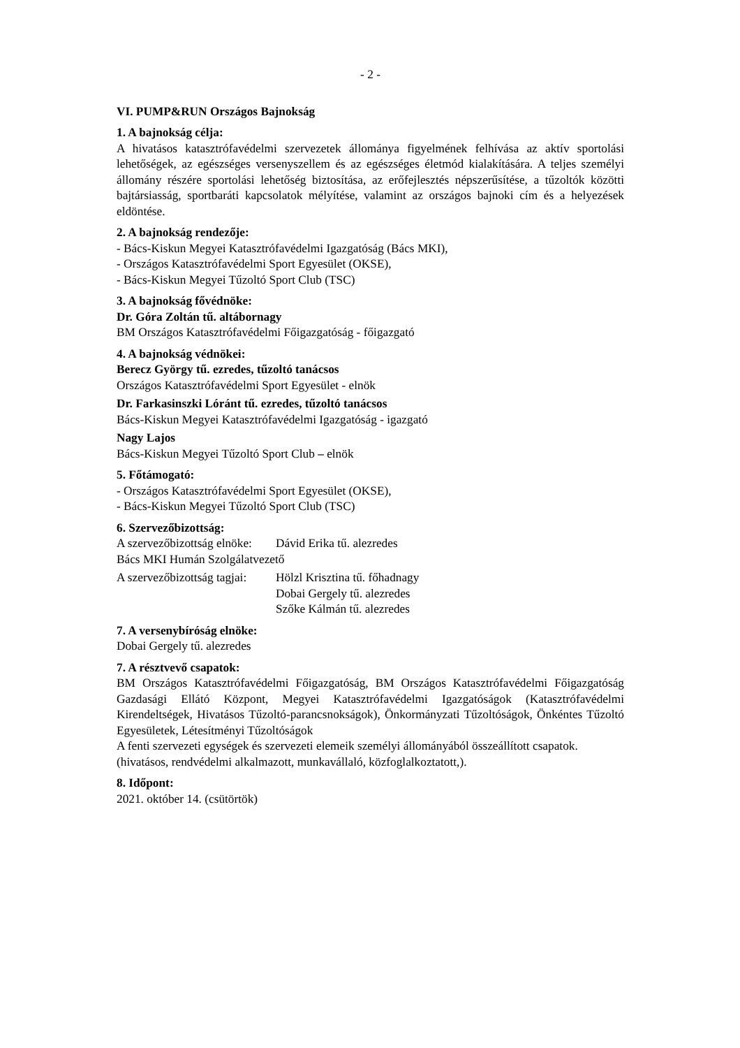- 2 -
VI. PUMP&RUN Országos Bajnokság
1. A bajnokság célja:
A hivatásos katasztrófavédelmi szervezetek állománya figyelmének felhívása az aktív sportolási lehetőségek, az egészséges versenyszellem és az egészséges életmód kialakítására. A teljes személyi állomány részére sportolási lehetőség biztosítása, az erőfejlesztés népszerűsítése, a tűzoltók közötti bajtársiasság, sportbaráti kapcsolatok mélyítése, valamint az országos bajnoki cím és a helyezések eldöntése.
2. A bajnokság rendezője:
- Bács-Kiskun Megyei Katasztrófavédelmi Igazgatóság (Bács MKI),
- Országos Katasztrófavédelmi Sport Egyesület (OKSE),
- Bács-Kiskun Megyei Tűzoltó Sport Club (TSC)
3. A bajnokság fővédnöke:
Dr. Góra Zoltán tű. altábornagy
BM Országos Katasztrófavédelmi Főigazgatóság - főigazgató
4. A bajnokság védnökei:
Berecz György tű. ezredes, tűzoltó tanácsos
Országos Katasztrófavédelmi Sport Egyesület - elnök
Dr. Farkasinszki Lóránt tű. ezredes, tűzoltó tanácsos
Bács-Kiskun Megyei Katasztrófavédelmi Igazgatóság - igazgató
Nagy Lajos
Bács-Kiskun Megyei Tűzoltó Sport Club – elnök
5. Főtámogató:
- Országos Katasztrófavédelmi Sport Egyesület (OKSE),
- Bács-Kiskun Megyei Tűzoltó Sport Club (TSC)
6. Szervezőbizottság:
A szervezőbizottság elnöke: Dávid Erika tű. alezredes
Bács MKI Humán Szolgálatvezető
A szervezőbizottság tagjai: Hölzl Krisztina tű. főhadnagy
Dobai Gergely tű. alezredes
Szőke Kálmán tű. alezredes
7. A versenybíróság elnöke:
Dobai Gergely tű. alezredes
7. A résztvevő csapatok:
BM Országos Katasztrófavédelmi Főigazgatóság, BM Országos Katasztrófavédelmi Főigazgatóság Gazdasági Ellátó Központ, Megyei Katasztrófavédelmi Igazgatóságok (Katasztrófavédelmi Kirendeltségek, Hivatásos Tűzoltó-parancsnokságok), Önkormányzati Tűzoltóságok, Önkéntes Tűzoltó Egyesületek, Létesítményi Tűzoltóságok
A fenti szervezeti egységek és szervezeti elemeik személyi állományából összeállított csapatok. (hivatásos, rendvédelmi alkalmazott, munkavállaló, közfoglalkoztatott,).
8. Időpont:
2021. október 14. (csütörtök)